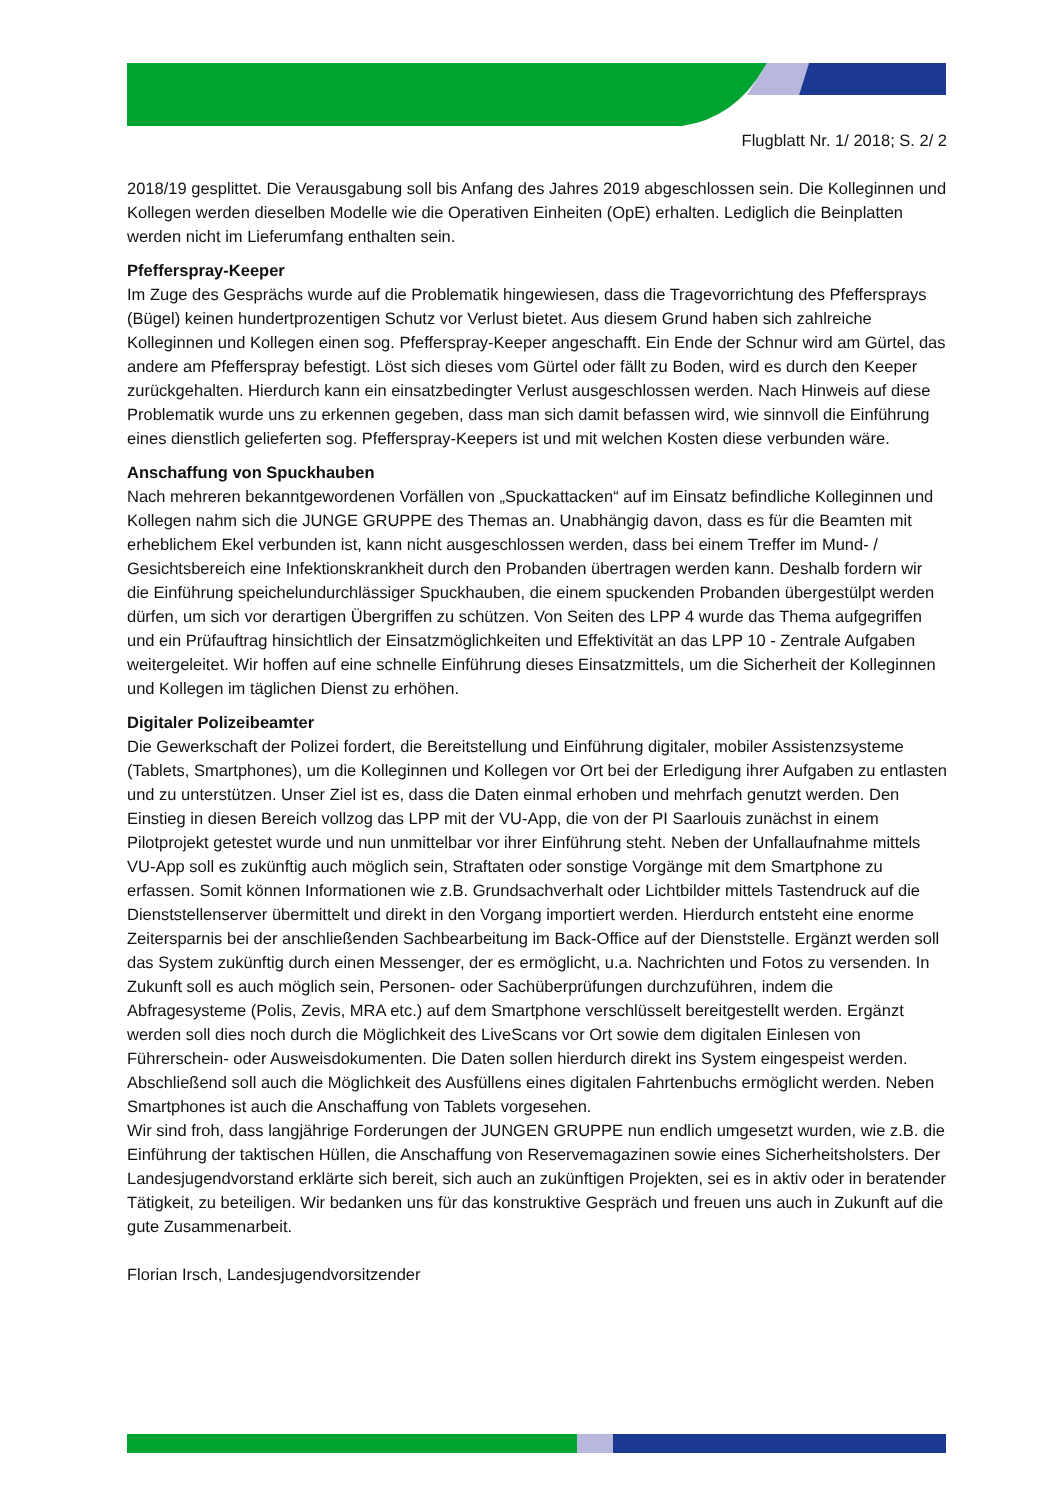Flugblatt Nr. 1/ 2018; S. 2/ 2
2018/19 gesplittet. Die Verausgabung soll bis Anfang des Jahres 2019 abgeschlossen sein. Die Kolleginnen und Kollegen werden dieselben Modelle wie die Operativen Einheiten (OpE) erhalten. Lediglich die Beinplatten werden nicht im Lieferumfang enthalten sein.
Pfefferspray-Keeper
Im Zuge des Gesprächs wurde auf die Problematik hingewiesen, dass die Tragevorrichtung des Pfeffersprays (Bügel) keinen hundertprozentigen Schutz vor Verlust bietet. Aus diesem Grund haben sich zahlreiche Kolleginnen und Kollegen einen sog. Pfefferspray-Keeper angeschafft. Ein Ende der Schnur wird am Gürtel, das andere am Pfefferspray befestigt. Löst sich dieses vom Gürtel oder fällt zu Boden, wird es durch den Keeper zurückgehalten. Hierdurch kann ein einsatzbedingter Verlust ausgeschlossen werden. Nach Hinweis auf diese Problematik wurde uns zu erkennen gegeben, dass man sich damit befassen wird, wie sinnvoll die Einführung eines dienstlich gelieferten sog. Pfefferspray-Keepers ist und mit welchen Kosten diese verbunden wäre.
Anschaffung von Spuckhauben
Nach mehreren bekanntgewordenen Vorfällen von „Spuckattacken“ auf im Einsatz befindliche Kolleginnen und Kollegen nahm sich die JUNGE GRUPPE des Themas an. Unabhängig davon, dass es für die Beamten mit erheblichem Ekel verbunden ist, kann nicht ausgeschlossen werden, dass bei einem Treffer im Mund- / Gesichtsbereich eine Infektionskrankheit durch den Probanden übertragen werden kann. Deshalb fordern wir die Einführung speichelundurchlässiger Spuckhauben, die einem spuckenden Probanden übergestülpt werden dürfen, um sich vor derartigen Übergriffen zu schützen. Von Seiten des LPP 4 wurde das Thema aufgegriffen und ein Prüfauftrag hinsichtlich der Einsatzmöglichkeiten und Effektivität an das LPP 10 - Zentrale Aufgaben weitergeleitet. Wir hoffen auf eine schnelle Einführung dieses Einsatzmittels, um die Sicherheit der Kolleginnen und Kollegen im täglichen Dienst zu erhöhen.
Digitaler Polizeibeamter
Die Gewerkschaft der Polizei fordert, die Bereitstellung und Einführung digitaler, mobiler Assistenzsysteme (Tablets, Smartphones), um die Kolleginnen und Kollegen vor Ort bei der Erledigung ihrer Aufgaben zu entlasten und zu unterstützen. Unser Ziel ist es, dass die Daten einmal erhoben und mehrfach genutzt werden. Den Einstieg in diesen Bereich vollzog das LPP mit der VU-App, die von der PI Saarlouis zunächst in einem Pilotprojekt getestet wurde und nun unmittelbar vor ihrer Einführung steht. Neben der Unfallaufnahme mittels VU-App soll es zukünftig auch möglich sein, Straftaten oder sonstige Vorgänge mit dem Smartphone zu erfassen. Somit können Informationen wie z.B. Grundsachverhalt oder Lichtbilder mittels Tastendruck auf die Dienststellenserver übermittelt und direkt in den Vorgang importiert werden. Hierdurch entsteht eine enorme Zeitersparnis bei der anschließenden Sachbearbeitung im Back-Office auf der Dienststelle. Ergänzt werden soll das System zukünftig durch einen Messenger, der es ermöglicht, u.a. Nachrichten und Fotos zu versenden. In Zukunft soll es auch möglich sein, Personen- oder Sachüberprüfungen durchzuführen, indem die Abfragesysteme (Polis, Zevis, MRA etc.) auf dem Smartphone verschlüsselt bereitgestellt werden. Ergänzt werden soll dies noch durch die Möglichkeit des LiveScans vor Ort sowie dem digitalen Einlesen von Führerschein- oder Ausweisdokumenten. Die Daten sollen hierdurch direkt ins System eingespeist werden. Abschließend soll auch die Möglichkeit des Ausfüllens eines digitalen Fahrtenbuchs ermöglicht werden. Neben Smartphones ist auch die Anschaffung von Tablets vorgesehen.
Wir sind froh, dass langjährige Forderungen der JUNGEN GRUPPE nun endlich umgesetzt wurden, wie z.B. die Einführung der taktischen Hüllen, die Anschaffung von Reservemagazinen sowie eines Sicherheitsholsters. Der Landesjugendvorstand erklärte sich bereit, sich auch an zukünftigen Projekten, sei es in aktiv oder in beratender Tätigkeit, zu beteiligen. Wir bedanken uns für das konstruktive Gespräch und freuen uns auch in Zukunft auf die gute Zusammenarbeit.
Florian Irsch, Landesjugendvorsitzender